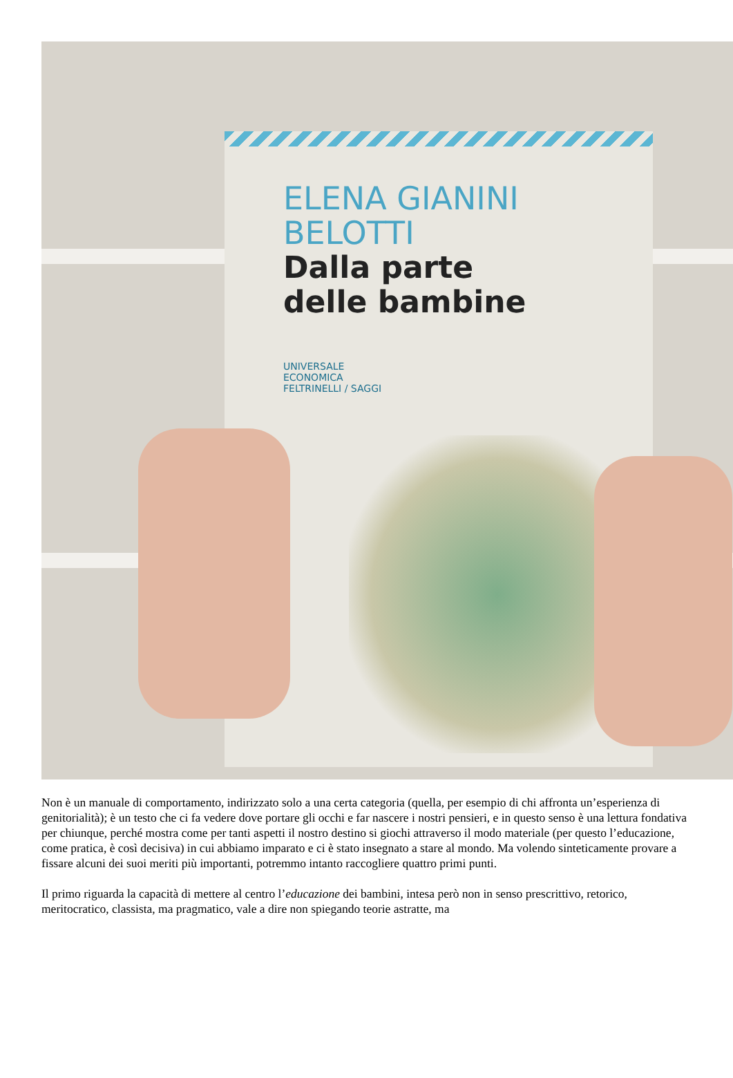ELENA GIANINI
BELOTTI
Dalla parte
delle bambine
UNIVERSALE
ECONOMICA
FELTRINELLI / SAGGI
Non è un manuale di comportamento, indirizzato solo a una certa categoria (quella, per esempio di chi affronta un’esperienza di genitorialità); è un testo che ci fa vedere dove portare gli occhi e far nascere i nostri pensieri, e in questo senso è una lettura fondativa per chiunque, perché mostra come per tanti aspetti il nostro destino si giochi attraverso il modo materiale (per questo l’educazione, come pratica, è così decisiva) in cui abbiamo imparato e ci è stato insegnato a stare al mondo. Ma volendo sinteticamente provare a fissare alcuni dei suoi meriti più importanti, potremmo intanto raccogliere quattro primi punti.
Il primo riguarda la capacità di mettere al centro l’educazione dei bambini, intesa però non in senso prescrittivo, retorico, meritocratico, classista, ma pragmatico, vale a dire non spiegando teorie astratte, ma